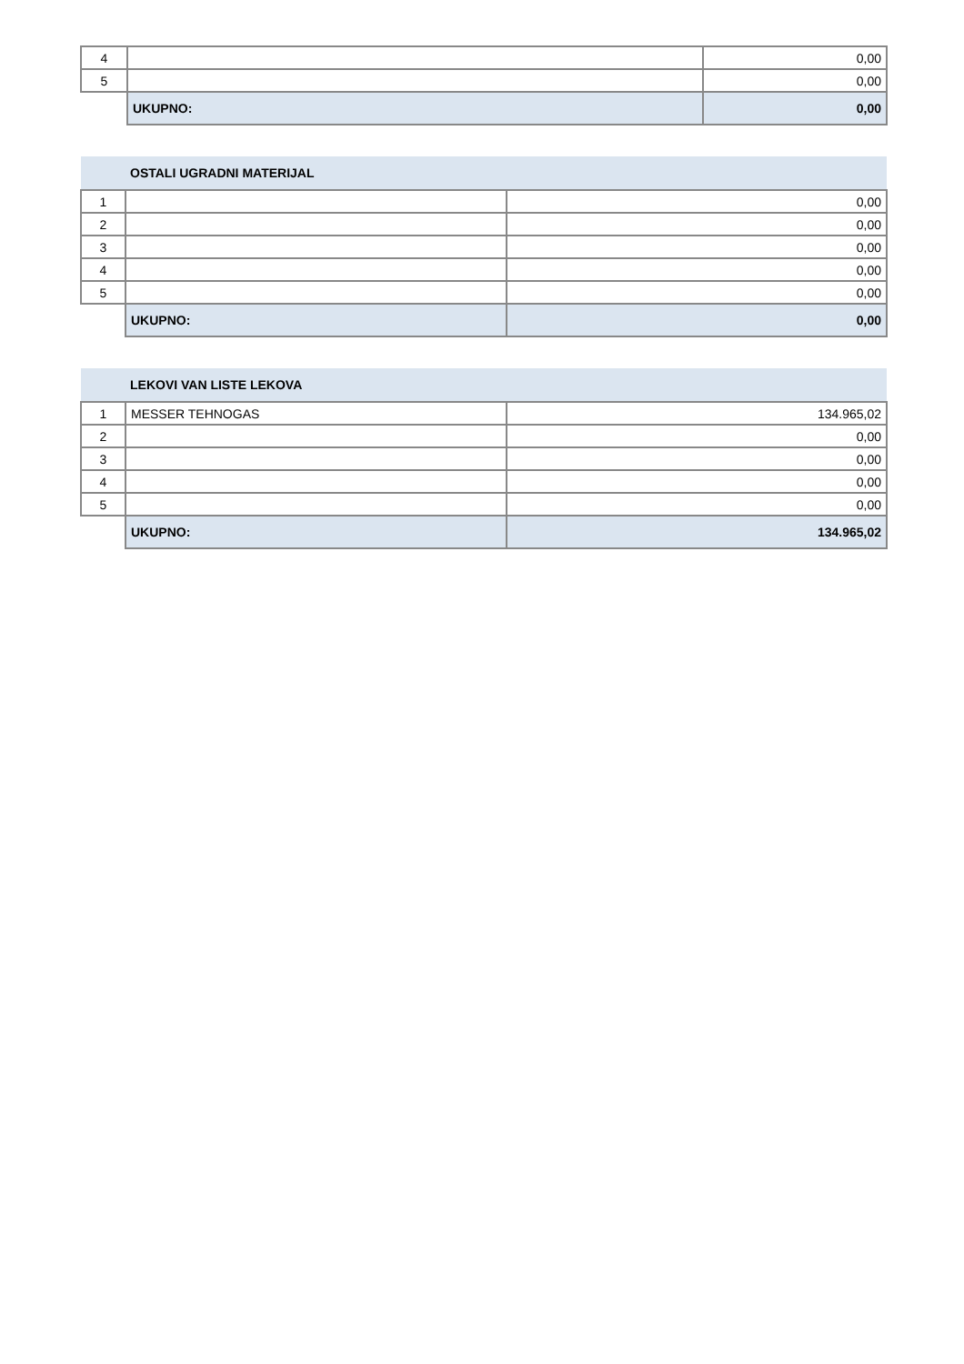| 4 | | 0,00 |
| 5 | | 0,00 |
| | UKUPNO: | 0,00 |
| | OSTALI UGRADNI MATERIJAL | |
| 1 | | 0,00 |
| 2 | | 0,00 |
| 3 | | 0,00 |
| 4 | | 0,00 |
| 5 | | 0,00 |
| | UKUPNO: | 0,00 |
| | LEKOVI VAN LISTE LEKOVA | |
| 1 | MESSER TEHNOGAS | 134.965,02 |
| 2 | | 0,00 |
| 3 | | 0,00 |
| 4 | | 0,00 |
| 5 | | 0,00 |
| | UKUPNO: | 134.965,02 |